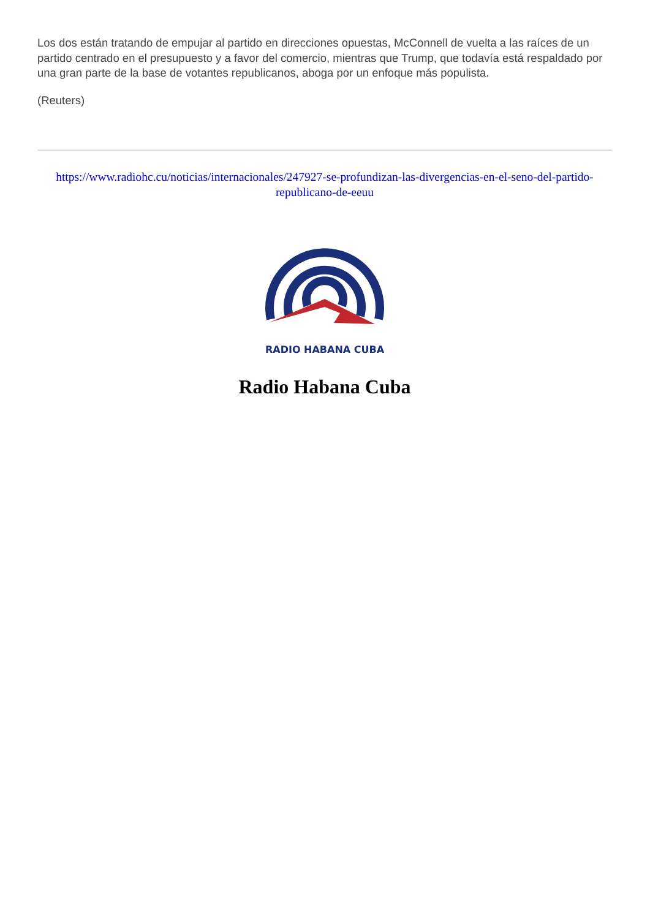Los dos están tratando de empujar al partido en direcciones opuestas, McConnell de vuelta a las raíces de un partido centrado en el presupuesto y a favor del comercio, mientras que Trump, que todavía está respaldado por una gran parte de la base de votantes republicanos, aboga por un enfoque más populista.
(Reuters)
https://www.radiohc.cu/noticias/internacionales/247927-se-profundizan-las-divergencias-en-el-seno-del-partido-republicano-de-eeuu
RADIO HABANA CUBA
Radio Habana Cuba